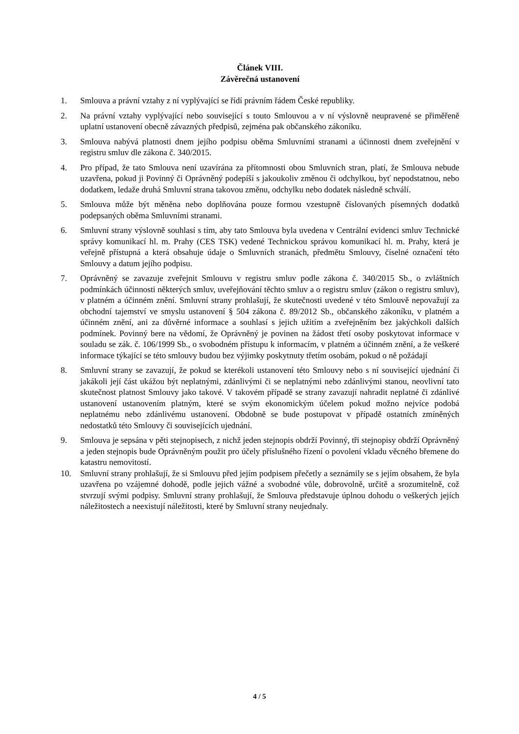Článek VIII.
Závěrečná ustanovení
1. Smlouva a právní vztahy z ní vyplývající se řídí právním řádem České republiky.
2. Na právní vztahy vyplývající nebo související s touto Smlouvou a v ní výslovně neupravené se přiměřeně uplatní ustanovení obecně závazných předpisů, zejména pak občanského zákoníku.
3. Smlouva nabývá platnosti dnem jejího podpisu oběma Smluvními stranami a účinnosti dnem zveřejnění v registru smluv dle zákona č. 340/2015.
4. Pro případ, že tato Smlouva není uzavírána za přítomnosti obou Smluvních stran, platí, že Smlouva nebude uzavřena, pokud ji Povinný či Oprávněný podepíší s jakoukoliv změnou či odchylkou, byť nepodstatnou, nebo dodatkem, ledaže druhá Smluvní strana takovou změnu, odchylku nebo dodatek následně schválí.
5. Smlouva může být měněna nebo doplňována pouze formou vzestupně číslovaných písemných dodatků podepsaných oběma Smluvními stranami.
6. Smluvní strany výslovně souhlasí s tím, aby tato Smlouva byla uvedena v Centrální evidenci smluv Technické správy komunikací hl. m. Prahy (CES TSK) vedené Technickou správou komunikací hl. m. Prahy, která je veřejně přístupná a která obsahuje údaje o Smluvních stranách, předmětu Smlouvy, číselné označení této Smlouvy a datum jejího podpisu.
7. Oprávněný se zavazuje zveřejnit Smlouvu v registru smluv podle zákona č. 340/2015 Sb., o zvláštních podmínkách účinnosti některých smluv, uveřejňování těchto smluv a o registru smluv (zákon o registru smluv), v platném a účinném znění. Smluvní strany prohlašují, že skutečnosti uvedené v této Smlouvě nepovažují za obchodní tajemství ve smyslu ustanovení § 504 zákona č. 89/2012 Sb., občanského zákoníku, v platném a účinném znění, ani za důvěrné informace a souhlasí s jejich užitím a zveřejněním bez jakýchkoli dalších podmínek. Povinný bere na vědomí, že Oprávněný je povinen na žádost třetí osoby poskytovat informace v souladu se zák. č. 106/1999 Sb., o svobodném přístupu k informacím, v platném a účinném znění, a že veškeré informace týkající se této smlouvy budou bez výjimky poskytnuty třetím osobám, pokud o ně požádají
8. Smluvní strany se zavazují, že pokud se kterékoli ustanovení této Smlouvy nebo s ní související ujednání či jakákoli její část ukážou být neplatnými, zdánlivými či se neplatnými nebo zdánlivými stanou, neovlivní tato skutečnost platnost Smlouvy jako takové. V takovém případě se strany zavazují nahradit neplatné či zdánlivé ustanovení ustanovením platným, které se svým ekonomickým účelem pokud možno nejvíce podobá neplatnému nebo zdánlivému ustanovení. Obdobně se bude postupovat v případě ostatních zmíněných nedostatků této Smlouvy či souvisejících ujednání.
9. Smlouva je sepsána v pěti stejnopisech, z nichž jeden stejnopis obdrží Povinný, tři stejnopisy obdrží Oprávněný a jeden stejnopis bude Oprávněným použit pro účely příslušného řízení o povolení vkladu věcného břemene do katastru nemovitostí.
10. Smluvní strany prohlašují, že si Smlouvu před jejím podpisem přečetly a seznámily se s jejím obsahem, že byla uzavřena po vzájemné dohodě, podle jejich vážné a svobodné vůle, dobrovolně, určitě a srozumitelně, což stvrzují svými podpisy. Smluvní strany prohlašují, že Smlouva představuje úplnou dohodu o veškerých jejích náležitostech a neexistují náležitosti, které by Smluvní strany neujednaly.
4 / 5